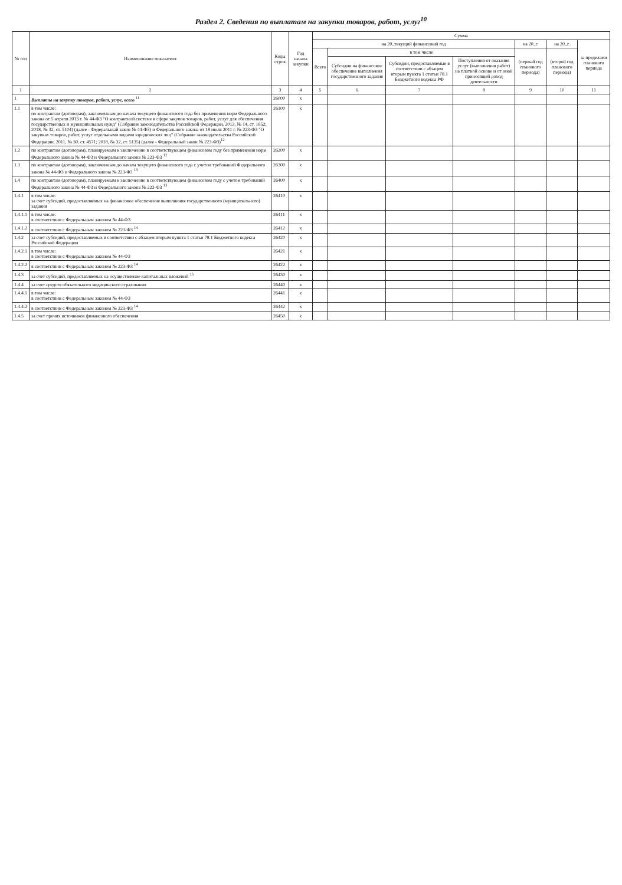Раздел 2. Сведения по выплатам на закупки товаров, работ, услуг<sup>10</sup>
| № п/п | Наименование показателя | Коды строк | Год начала закупки | Сумма | | | | | | |
| --- | --- | --- | --- | --- | --- | --- | --- | --- | --- | --- |
| | | | | на 20_текущий финансовый год | | | | на 20_г. | на 20_г. | за пределами планового периода |
| | | | | Всего | в том числе | | | (первый год планового периода) | (второй год планового периода) | |
| | | | | | Субсидии на финансовое обеспечение выполнения государственного задания | Субсидии, предоставляемые в соответствии с абзацем вторым пункта 1 статьи 78.1 Бюджетного кодекса РФ | Поступления от оказания услуг (выполнения работ) на платной основе и от иной приносящей доход деятельности | | | |
| 1 | 2 | 3 | 4 | 5 | 6 | 7 | 8 | 9 | 10 | 11 |
| 1 | Выплаты на закупку товаров, работ, услуг, всего <sup>11</sup> | 26000 | x | | | | | | | |
| 1.1 | в том числе: по контрактам (договорам), заключенным до начала текущего финансового года без применения норм Федерального закона от 5 апреля 2013 г. № 44-ФЗ "О контрактной системе в сфере закупок товаров, работ, услуг для обеспечения государственных и муниципальных нужд" (Собрание законодательства Российской Федерации, 2013, № 14, ст. 1652; 2018, № 32, ст. 5104) (далее - Федеральный закон № 44-ФЗ) и Федерального закона от 18 июля 2011 г. № 223-ФЗ "О закупках товаров, работ, услуг отдельными видами юридических лиц" (Собрание законодательства Российской Федерации, 2011, № 30, ст. 4571; 2018, № 32, ст. 5135) (далее - Федеральный закон № 223-ФЗ)<sup>12</sup> | 26100 | x | | | | | | | |
| 1.2 | по контрактам (договорам), планируемым к заключению в соответствующем финансовом году без применения норм Федерального закона № 44-ФЗ и Федерального закона № 223-ФЗ <sup>12</sup> | 26200 | x | | | | | | | |
| 1.3 | по контрактам (договорам), заключенным до начала текущего финансового года с учетом требований Федерального закона № 44-ФЗ и Федерального закона № 223-ФЗ <sup>13</sup> | 26300 | x | | | | | | | |
| 1.4 | по контрактам (договорам), планируемым к заключению в соответствующем финансовом году с учетом требований Федерального закона № 44-ФЗ и Федерального закона № 223-ФЗ <sup>13</sup> | 26400 | x | | | | | | | |
| 1.4.1 | в том числе: за счет субсидий, предоставляемых на финансовое обеспечение выполнения государственного (муниципального) задания | 26410 | x | | | | | | | |
| 1.4.1.1 | в том числе: в соответствии с Федеральным законом № 44-ФЗ | 26411 | x | | | | | | | |
| 1.4.1.2 | в соответствии с Федеральным законом № 223-ФЗ <sup>14</sup> | 26412 | x | | | | | | | |
| 1.4.2 | за счет субсидий, предоставляемых в соответствии с абзацем вторым пункта 1 статьи 78.1 Бюджетного кодекса Российской Федерации | 26420 | x | | | | | | | |
| 1.4.2.1 | в том числе: в соответствии с Федеральным законом № 44-ФЗ | 26421 | x | | | | | | | |
| 1.4.2.2 | в соответствии с Федеральным законом № 223-ФЗ <sup>14</sup> | 26422 | x | | | | | | | |
| 1.4.3 | за счет субсидий, предоставляемых на осуществление капитальных вложений <sup>15</sup> | 26430 | x | | | | | | | |
| 1.4.4 | за счет средств обязательного медицинского страхования | 26440 | x | | | | | | | |
| 1.4.4.1 | в том числе: в соответствии с Федеральным законом № 44-ФЗ | 26441 | x | | | | | | | |
| 1.4.4.2 | в соответствии с Федеральным законом № 223-ФЗ <sup>14</sup> | 26442 | x | | | | | | | |
| 1.4.5 | за счет прочих источников финансового обеспечения | 26450 | x | | | | | | | |